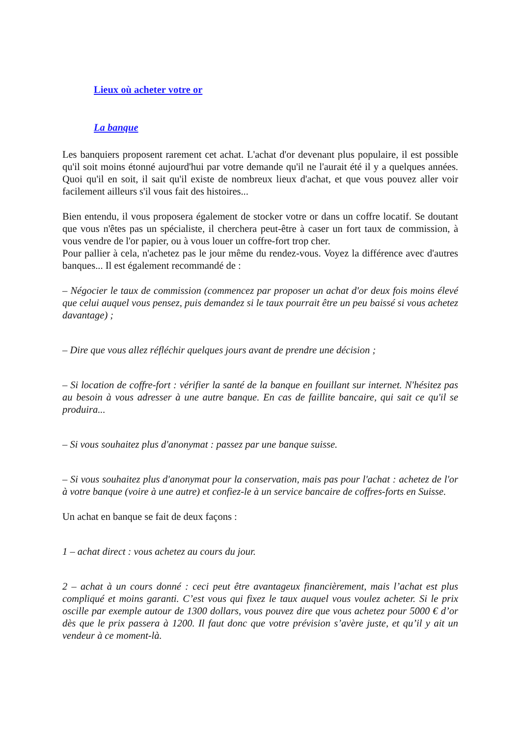Lieux où acheter votre or
La banque
Les banquiers proposent rarement cet achat. L'achat d'or devenant plus populaire, il est possible qu'il soit moins étonné aujourd'hui par votre demande qu'il ne l'aurait été il y a quelques années. Quoi qu'il en soit, il sait qu'il existe de nombreux lieux d'achat, et que vous pouvez aller voir facilement ailleurs s'il vous fait des histoires...
Bien entendu, il vous proposera également de stocker votre or dans un coffre locatif. Se doutant que vous n'êtes pas un spécialiste, il cherchera peut-être à caser un fort taux de commission, à vous vendre de l'or papier, ou à vous louer un coffre-fort trop cher.
Pour pallier à cela, n'achetez pas le jour même du rendez-vous. Voyez la différence avec d'autres banques... Il est également recommandé de :
– Négocier le taux de commission (commencez par proposer un achat d'or deux fois moins élevé que celui auquel vous pensez, puis demandez si le taux pourrait être un peu baissé si vous achetez davantage) ;
– Dire que vous allez réfléchir quelques jours avant de prendre une décision ;
– Si location de coffre-fort : vérifier la santé de la banque en fouillant sur internet. N'hésitez pas au besoin à vous adresser à une autre banque. En cas de faillite bancaire, qui sait ce qu'il se produira...
– Si vous souhaitez plus d'anonymat : passez par une banque suisse.
– Si vous souhaitez plus d'anonymat pour la conservation, mais pas pour l'achat : achetez de l'or à votre banque (voire à une autre) et confiez-le à un service bancaire de coffres-forts en Suisse.
Un achat en banque se fait de deux façons :
1 – achat direct : vous achetez au cours du jour.
2 – achat à un cours donné : ceci peut être avantageux financièrement, mais l’achat est plus compliqué et moins garanti. C’est vous qui fixez le taux auquel vous voulez acheter. Si le prix oscille par exemple autour de 1300 dollars, vous pouvez dire que vous achetez pour 5000 € d’or dès que le prix passera à 1200. Il faut donc que votre prévision s’avère juste, et qu’il y ait un vendeur à ce moment-là.